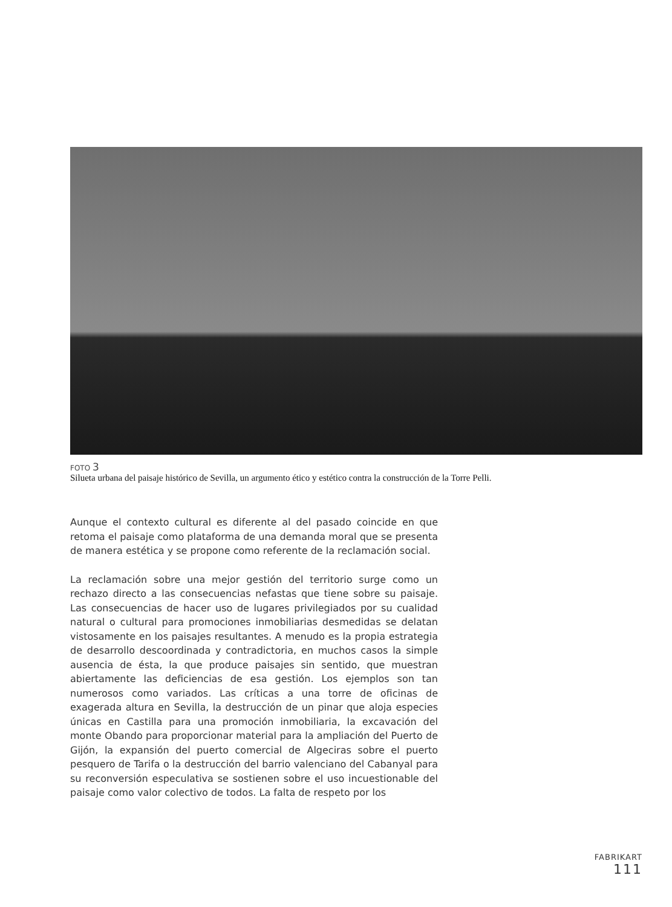FOTO 3
Silueta urbana del paisaje histórico de Sevilla, un argumento ético y estético contra la construcción de la Torre Pelli.
Aunque el contexto cultural es diferente al del pasado coincide en que retoma el paisaje como plataforma de una demanda moral que se presenta de manera estética y se propone como referente de la reclamación social.
La reclamación sobre una mejor gestión del territorio surge como un rechazo directo a las consecuencias nefastas que tiene sobre su paisaje. Las consecuencias de hacer uso de lugares privilegiados por su cualidad natural o cultural para promociones inmobiliarias desmedidas se delatan vistosamente en los paisajes resultantes. A menudo es la propia estrategia de desarrollo descoordinada y contradictoria, en muchos casos la simple ausencia de ésta, la que produce paisajes sin sentido, que muestran abiertamente las deficiencias de esa gestión. Los ejemplos son tan numerosos como variados. Las críticas a una torre de oficinas de exagerada altura en Sevilla, la destrucción de un pinar que aloja especies únicas en Castilla para una promoción inmobiliaria, la excavación del monte Obando para proporcionar material para la ampliación del Puerto de Gijón, la expansión del puerto comercial de Algeciras sobre el puerto pesquero de Tarifa o la destrucción del barrio valenciano del Cabanyal para su reconversión especulativa se sostienen sobre el uso incuestionable del paisaje como valor colectivo de todos. La falta de respeto por los
FABRIKART
111